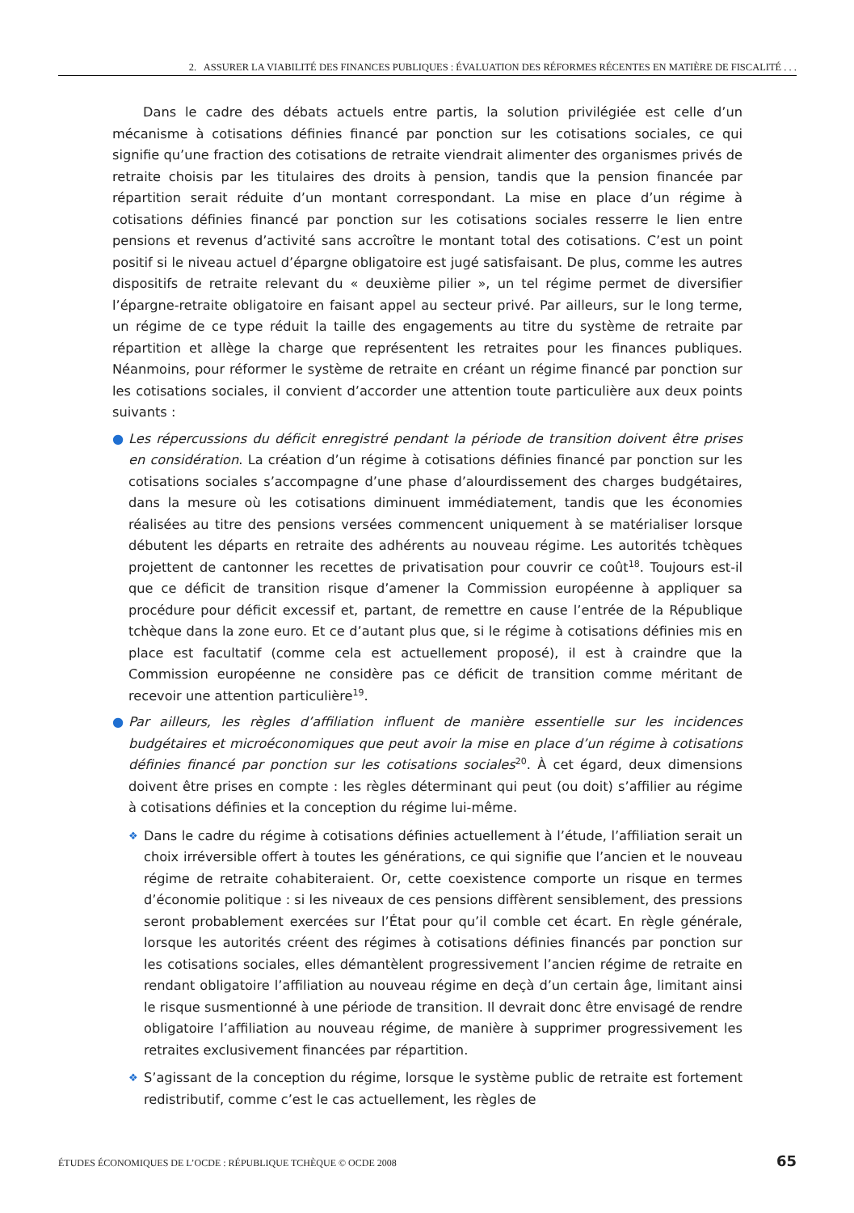2. ASSURER LA VIABILITÉ DES FINANCES PUBLIQUES : ÉVALUATION DES RÉFORMES RÉCENTES EN MATIÈRE DE FISCALITÉ . . .
Dans le cadre des débats actuels entre partis, la solution privilégiée est celle d’un mécanisme à cotisations définies financé par ponction sur les cotisations sociales, ce qui signifie qu’une fraction des cotisations de retraite viendrait alimenter des organismes privés de retraite choisis par les titulaires des droits à pension, tandis que la pension financée par répartition serait réduite d’un montant correspondant. La mise en place d’un régime à cotisations définies financé par ponction sur les cotisations sociales resserre le lien entre pensions et revenus d’activité sans accroître le montant total des cotisations. C’est un point positif si le niveau actuel d’épargne obligatoire est jugé satisfaisant. De plus, comme les autres dispositifs de retraite relevant du « deuxième pilier », un tel régime permet de diversifier l’épargne-retraite obligatoire en faisant appel au secteur privé. Par ailleurs, sur le long terme, un régime de ce type réduit la taille des engagements au titre du système de retraite par répartition et allège la charge que représentent les retraites pour les finances publiques. Néanmoins, pour réformer le système de retraite en créant un régime financé par ponction sur les cotisations sociales, il convient d’accorder une attention toute particulière aux deux points suivants :
● Les répercussions du déficit enregistré pendant la période de transition doivent être prises en considération. La création d’un régime à cotisations définies financé par ponction sur les cotisations sociales s’accompagne d’une phase d’alourdissement des charges budgétaires, dans la mesure où les cotisations diminuent immédiatement, tandis que les économies réalisées au titre des pensions versées commencent uniquement à se matérialiser lorsque débutent les départs en retraite des adhérents au nouveau régime. Les autorités tchèques projettent de cantonner les recettes de privatisation pour couvrir ce coût<sup>18</sup>. Toujours est-il que ce déficit de transition risque d’amener la Commission européenne à appliquer sa procédure pour déficit excessif et, partant, de remettre en cause l’entrée de la République tchèque dans la zone euro. Et ce d’autant plus que, si le régime à cotisations définies mis en place est facultatif (comme cela est actuellement proposé), il est à craindre que la Commission européenne ne considère pas ce déficit de transition comme méritant de recevoir une attention particulière<sup>19</sup>.
● Par ailleurs, les règles d’affiliation influent de manière essentielle sur les incidences budgétaires et microéconomiques que peut avoir la mise en place d’un régime à cotisations définies financé par ponction sur les cotisations sociales<sup>20</sup>. À cet égard, deux dimensions doivent être prises en compte : les règles déterminant qui peut (ou doit) s’affilier au régime à cotisations définies et la conception du régime lui-même.
❖ Dans le cadre du régime à cotisations définies actuellement à l’étude, l’affiliation serait un choix irréversible offert à toutes les générations, ce qui signifie que l’ancien et le nouveau régime de retraite cohabiteraient. Or, cette coexistence comporte un risque en termes d’économie politique : si les niveaux de ces pensions diffèrent sensiblement, des pressions seront probablement exercées sur l’État pour qu’il comble cet écart. En règle générale, lorsque les autorités créent des régimes à cotisations définies financés par ponction sur les cotisations sociales, elles démantèlent progressivement l’ancien régime de retraite en rendant obligatoire l’affiliation au nouveau régime en deçà d’un certain âge, limitant ainsi le risque susmentionné à une période de transition. Il devrait donc être envisagé de rendre obligatoire l’affiliation au nouveau régime, de manière à supprimer progressivement les retraites exclusivement financées par répartition.
❖ S’agissant de la conception du régime, lorsque le système public de retraite est fortement redistributif, comme c’est le cas actuellement, les règles de
ÉTUDES ÉCONOMIQUES DE L’OCDE : RÉPUBLIQUE TCHÈQUE © OCDE 2008 65